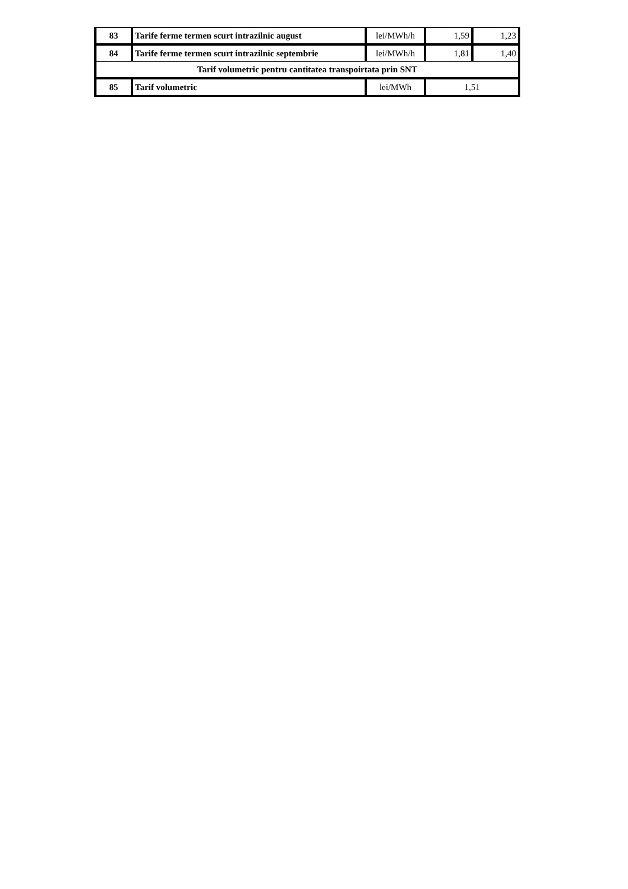| 83 | Tarife ferme termen scurt intrazilnic august | lei/MWh/h | 1,59 | 1,23 |
| 84 | Tarife ferme termen scurt intrazilnic septembrie | lei/MWh/h | 1,81 | 1,40 |
| Tarif volumetric pentru cantitatea transpoirtata prin SNT | | | | |
| 85 | Tarif volumetric | lei/MWh | 1,51 | |